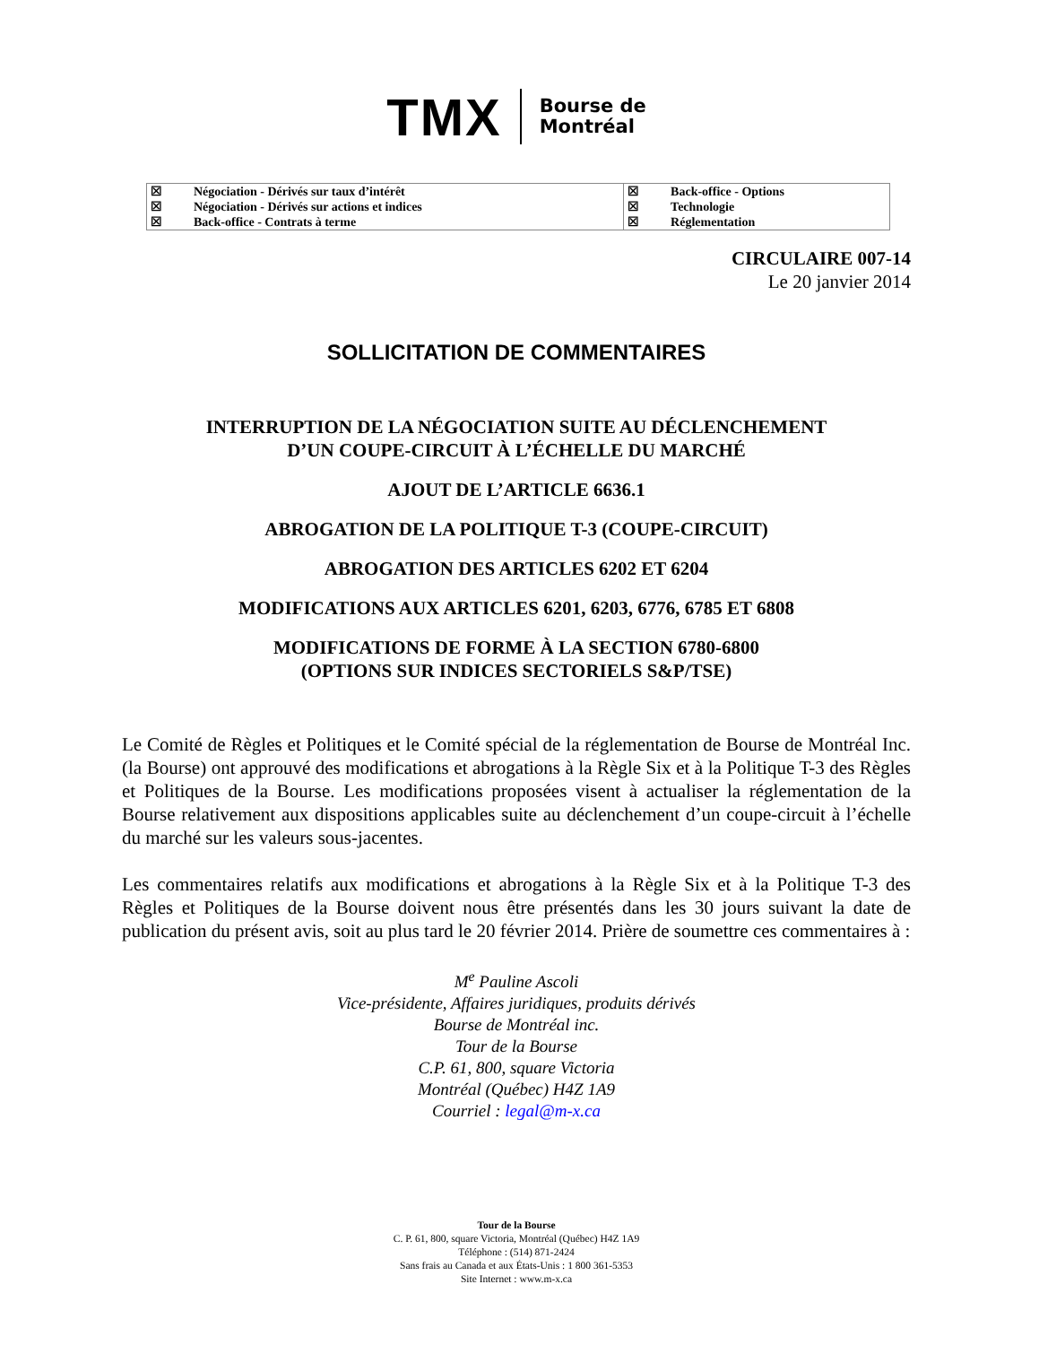TMX Bourse de
Montréal
| ☒ | Négociation - Dérivés sur taux d’intérêt | ☒ | Back-office - Options |
| ☒ | Négociation - Dérivés sur actions et indices | ☒ | Technologie |
| ☒ | Back-office - Contrats à terme | ☒ | Réglementation |
CIRCULAIRE 007-14
Le 20 janvier 2014
SOLLICITATION DE COMMENTAIRES
INTERRUPTION DE LA NÉGOCIATION SUITE AU DÉCLENCHEMENT
D’UN COUPE-CIRCUIT À L’ÉCHELLE DU MARCHÉ
AJOUT DE L’ARTICLE 6636.1
ABROGATION DE LA POLITIQUE T-3 (COUPE-CIRCUIT)
ABROGATION DES ARTICLES 6202 ET 6204
MODIFICATIONS AUX ARTICLES 6201, 6203, 6776, 6785 ET 6808
MODIFICATIONS DE FORME À LA SECTION 6780-6800
(OPTIONS SUR INDICES SECTORIELS S&P/TSE)
Le Comité de Règles et Politiques et le Comité spécial de la réglementation de Bourse de Montréal Inc. (la Bourse) ont approuvé des modifications et abrogations à la Règle Six et à la Politique T-3 des Règles et Politiques de la Bourse. Les modifications proposées visent à actualiser la réglementation de la Bourse relativement aux dispositions applicables suite au déclenchement d’un coupe-circuit à l’échelle du marché sur les valeurs sous-jacentes.
Les commentaires relatifs aux modifications et abrogations à la Règle Six et à la Politique T-3 des Règles et Politiques de la Bourse doivent nous être présentés dans les 30 jours suivant la date de publication du présent avis, soit au plus tard le 20 février 2014. Prière de soumettre ces commentaires à :
M<sup>e</sup> Pauline Ascoli
Vice-présidente, Affaires juridiques, produits dérivés
Bourse de Montréal inc.
Tour de la Bourse
C.P. 61, 800, square Victoria
Montréal (Québec) H4Z 1A9
Courriel : legal@m-x.ca
Tour de la Bourse
C. P. 61, 800, square Victoria, Montréal (Québec) H4Z 1A9
Téléphone : (514) 871-2424
Sans frais au Canada et aux États-Unis : 1 800 361-5353
Site Internet : www.m-x.ca